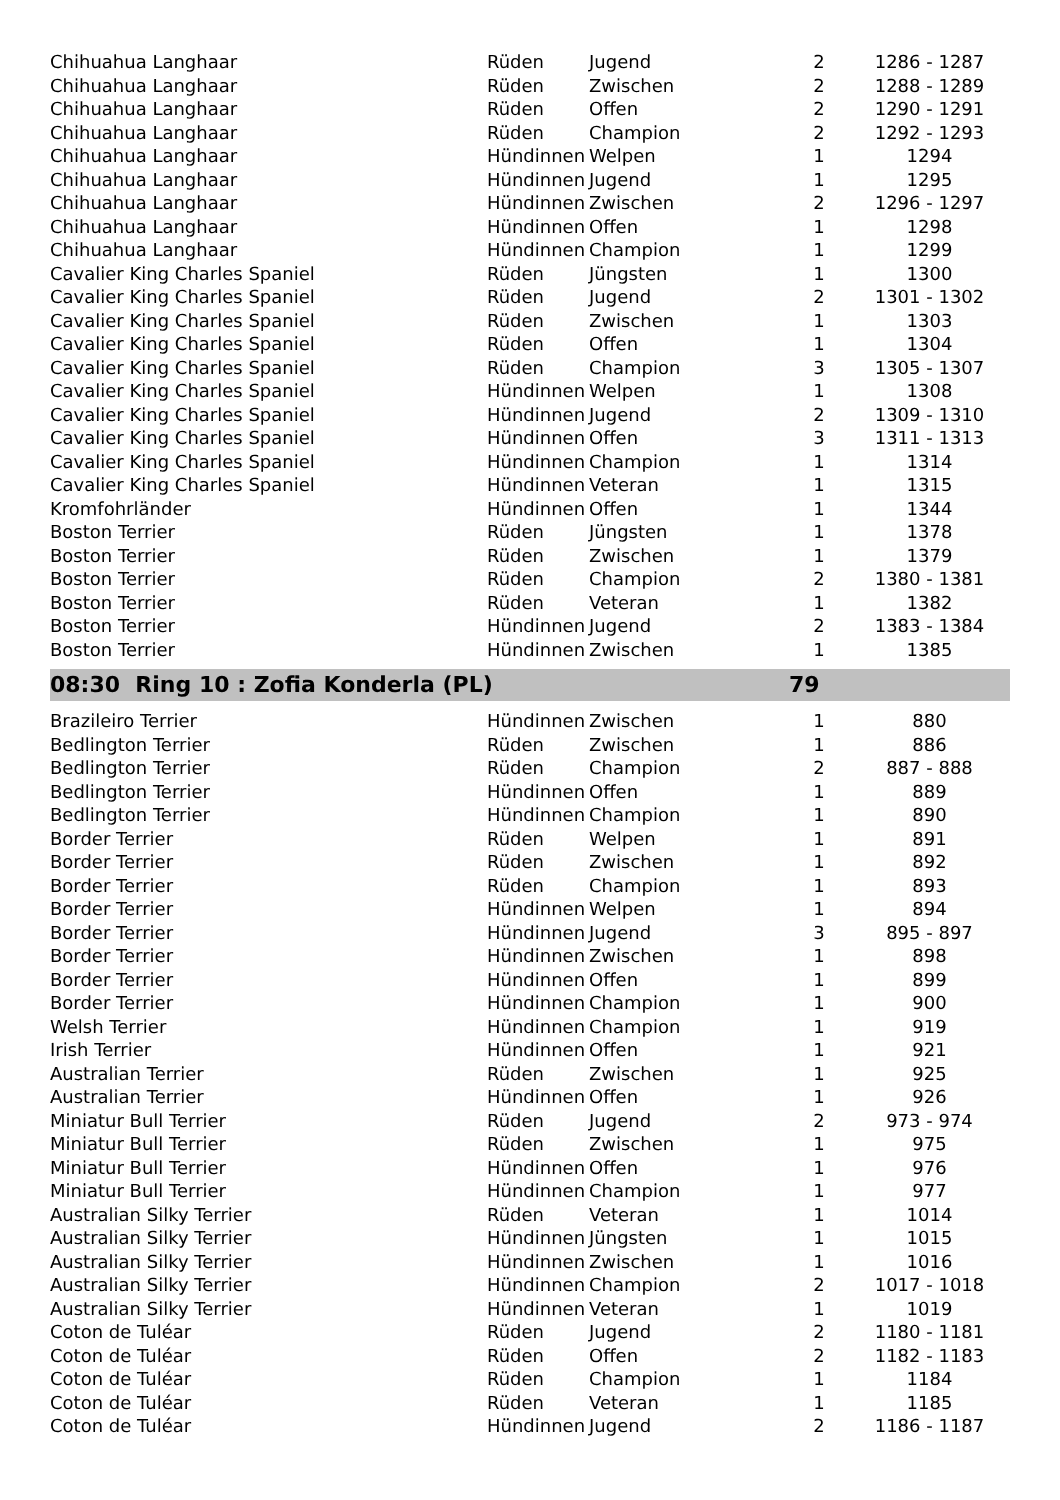| Chihuahua Langhaar | Rüden | Jugend | 2 | 1286 - 1287 |
| Chihuahua Langhaar | Rüden | Zwischen | 2 | 1288 - 1289 |
| Chihuahua Langhaar | Rüden | Offen | 2 | 1290 - 1291 |
| Chihuahua Langhaar | Rüden | Champion | 2 | 1292 - 1293 |
| Chihuahua Langhaar | Hündinnen | Welpen | 1 | 1294 |
| Chihuahua Langhaar | Hündinnen | Jugend | 1 | 1295 |
| Chihuahua Langhaar | Hündinnen | Zwischen | 2 | 1296 - 1297 |
| Chihuahua Langhaar | Hündinnen | Offen | 1 | 1298 |
| Chihuahua Langhaar | Hündinnen | Champion | 1 | 1299 |
| Cavalier King Charles Spaniel | Rüden | Jüngsten | 1 | 1300 |
| Cavalier King Charles Spaniel | Rüden | Jugend | 2 | 1301 - 1302 |
| Cavalier King Charles Spaniel | Rüden | Zwischen | 1 | 1303 |
| Cavalier King Charles Spaniel | Rüden | Offen | 1 | 1304 |
| Cavalier King Charles Spaniel | Rüden | Champion | 3 | 1305 - 1307 |
| Cavalier King Charles Spaniel | Hündinnen | Welpen | 1 | 1308 |
| Cavalier King Charles Spaniel | Hündinnen | Jugend | 2 | 1309 - 1310 |
| Cavalier King Charles Spaniel | Hündinnen | Offen | 3 | 1311 - 1313 |
| Cavalier King Charles Spaniel | Hündinnen | Champion | 1 | 1314 |
| Cavalier King Charles Spaniel | Hündinnen | Veteran | 1 | 1315 |
| Kromfohrländer | Hündinnen | Offen | 1 | 1344 |
| Boston Terrier | Rüden | Jüngsten | 1 | 1378 |
| Boston Terrier | Rüden | Zwischen | 1 | 1379 |
| Boston Terrier | Rüden | Champion | 2 | 1380 - 1381 |
| Boston Terrier | Rüden | Veteran | 1 | 1382 |
| Boston Terrier | Hündinnen | Jugend | 2 | 1383 - 1384 |
| Boston Terrier | Hündinnen | Zwischen | 1 | 1385 |
| 08:30 Ring 10 : Zofia Konderla (PL) | | | 79 | |
| Brazileiro Terrier | Hündinnen | Zwischen | 1 | 880 |
| Bedlington Terrier | Rüden | Zwischen | 1 | 886 |
| Bedlington Terrier | Rüden | Champion | 2 | 887 - 888 |
| Bedlington Terrier | Hündinnen | Offen | 1 | 889 |
| Bedlington Terrier | Hündinnen | Champion | 1 | 890 |
| Border Terrier | Rüden | Welpen | 1 | 891 |
| Border Terrier | Rüden | Zwischen | 1 | 892 |
| Border Terrier | Rüden | Champion | 1 | 893 |
| Border Terrier | Hündinnen | Welpen | 1 | 894 |
| Border Terrier | Hündinnen | Jugend | 3 | 895 - 897 |
| Border Terrier | Hündinnen | Zwischen | 1 | 898 |
| Border Terrier | Hündinnen | Offen | 1 | 899 |
| Border Terrier | Hündinnen | Champion | 1 | 900 |
| Welsh Terrier | Hündinnen | Champion | 1 | 919 |
| Irish Terrier | Hündinnen | Offen | 1 | 921 |
| Australian Terrier | Rüden | Zwischen | 1 | 925 |
| Australian Terrier | Hündinnen | Offen | 1 | 926 |
| Miniatur Bull Terrier | Rüden | Jugend | 2 | 973 - 974 |
| Miniatur Bull Terrier | Rüden | Zwischen | 1 | 975 |
| Miniatur Bull Terrier | Hündinnen | Offen | 1 | 976 |
| Miniatur Bull Terrier | Hündinnen | Champion | 1 | 977 |
| Australian Silky Terrier | Rüden | Veteran | 1 | 1014 |
| Australian Silky Terrier | Hündinnen | Jüngsten | 1 | 1015 |
| Australian Silky Terrier | Hündinnen | Zwischen | 1 | 1016 |
| Australian Silky Terrier | Hündinnen | Champion | 2 | 1017 - 1018 |
| Australian Silky Terrier | Hündinnen | Veteran | 1 | 1019 |
| Coton de Tuléar | Rüden | Jugend | 2 | 1180 - 1181 |
| Coton de Tuléar | Rüden | Offen | 2 | 1182 - 1183 |
| Coton de Tuléar | Rüden | Champion | 1 | 1184 |
| Coton de Tuléar | Rüden | Veteran | 1 | 1185 |
| Coton de Tuléar | Hündinnen | Jugend | 2 | 1186 - 1187 |